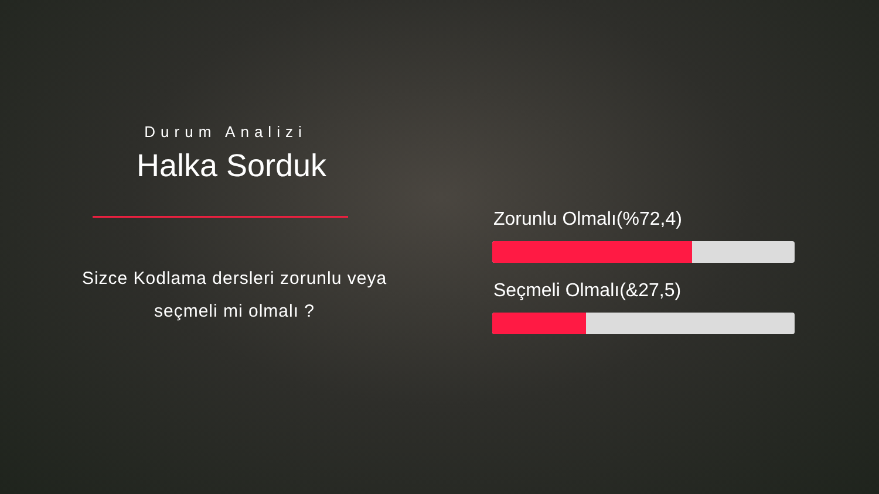Durum Analizi
Halka Sorduk
Sizce Kodlama dersleri zorunlu veya
seçmeli mi olmalı ?
Zorunlu Olmalı(%72,4)
Seçmeli Olmalı(&27,5)